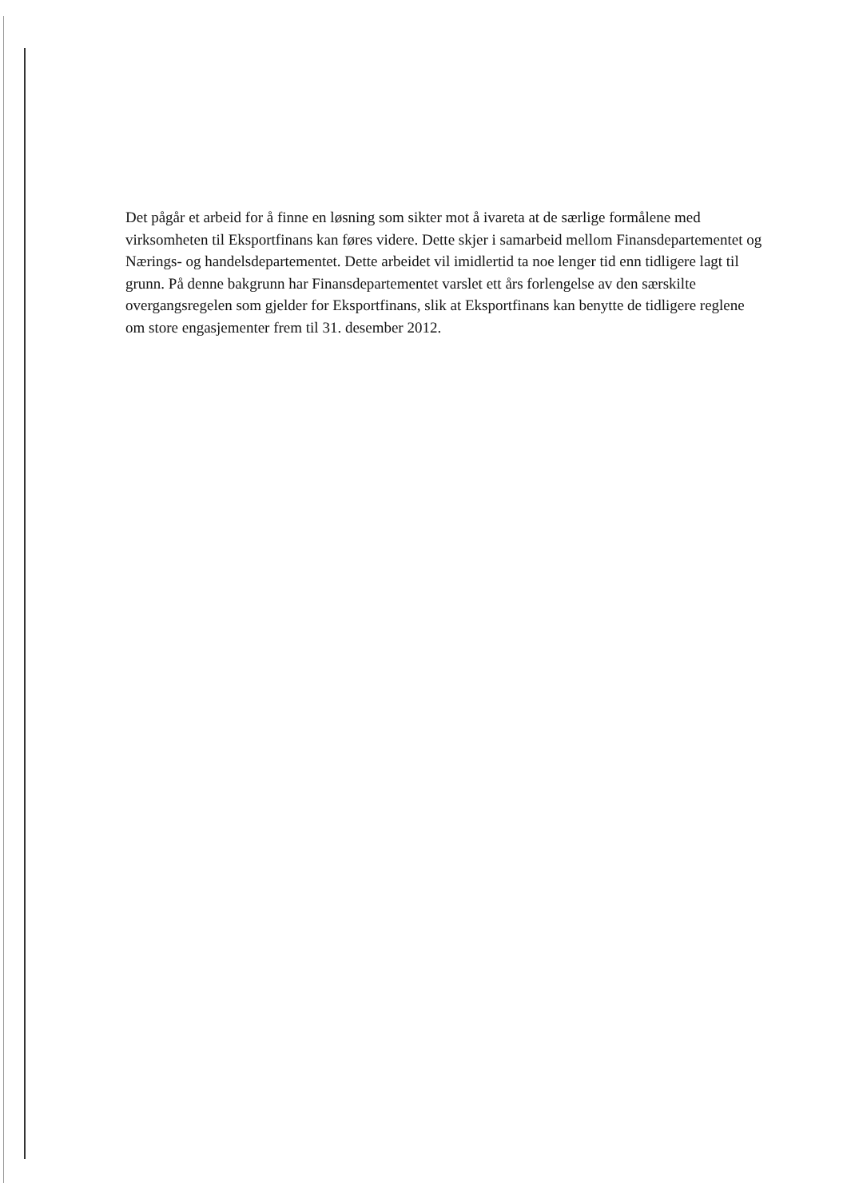Det pågår et arbeid for å finne en løsning som sikter mot å ivareta at de særlige formålene med virksomheten til Eksportfinans kan føres videre. Dette skjer i samarbeid mellom Finansdepartementet og Nærings- og handelsdepartementet. Dette arbeidet vil imidlertid ta noe lenger tid enn tidligere lagt til grunn. På denne bakgrunn har Finansdepartementet varslet ett års forlengelse av den særskilte overgangsregelen som gjelder for Eksportfinans, slik at Eksportfinans kan benytte de tidligere reglene om store engasjementer frem til 31. desember 2012.